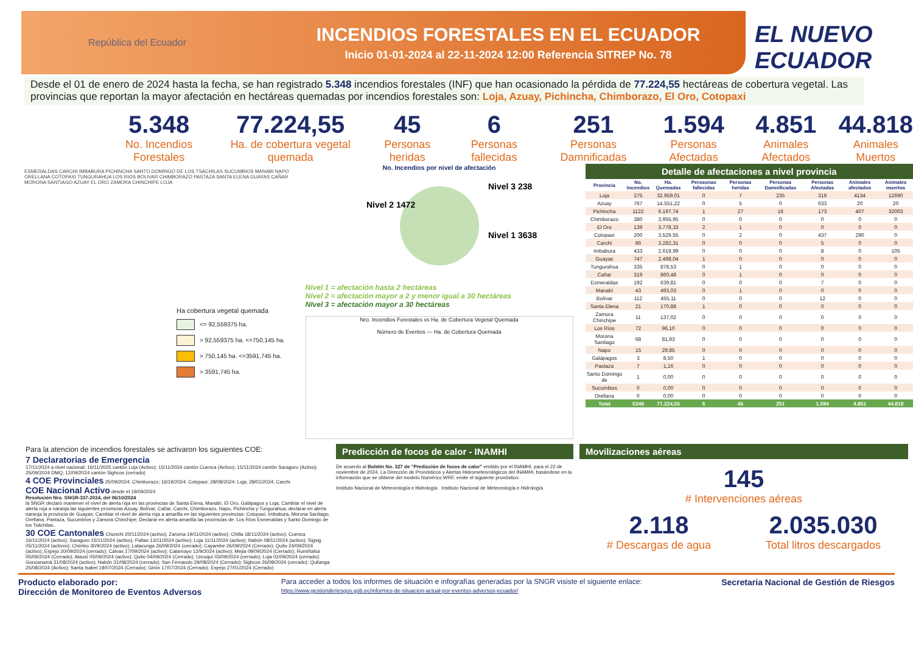República del Ecuador
INCENDIOS FORESTALES EN EL ECUADOR
Inicio 01-01-2024 al 22-11-2024 12:00 Referencia SITREP No. 78
EL NUEVO ECUADOR
Desde el 01 de enero de 2024 hasta la fecha, se han registrado 5.348 incendios forestales (INF) que han ocasionado la pérdida de 77.224,55 hectáreas de cobertura vegetal. Las provincias que reportan la mayor afectación en hectáreas quemadas por incendios forestales son: Loja, Azuay, Pichincha, Chimborazo, El Oro, Cotopaxi
5.348
No. Incendios Forestales
77.224,55
Ha. de cobertura vegetal quemada
45
Personas heridas
6
Personas fallecidas
251
Personas Damnificadas
1.594
Personas Afectadas
4.851
Animales Afectados
44.818
Animales Muertos
ESMERALDAS CARCHI IMBABURA PICHINCHA SANTO DOMINGO DE LOS TSACHILAS SUCUMBIOS MANABI NAPO ORELLANA COTOPAXI TUNGURAHUA LOS RIOS BOLIVAR CHIMBORAZO PASTAZA SANTA ELENA GUAYAS CAÑAR MORONA SANTIAGO AZUAY EL ORO ZAMORA CHINCHIPE LOJA
Ha cobertura vegetal quemada
<= 92,559375 ha.
> 92,559375 ha. <=750,145 ha.
> 750,145 ha. <=3591,745 ha.
> 3591,745 ha.
No. Incendios por nivel de afectación
Nivel 2 1472
Nivel 3 238
Nivel 1 3638
Nivel 1 = afectación hasta 2 hectáreas
Nivel 2 = afectación mayor a 2 y menor igual a 30 hectáreas
NIvel 3 = afectación mayor a 30 hectáreas
Nro. Incendios Forestales vs Ha. de Cobertura Vegetal Quemada
Número de Eventos — Ha. de Cobertura Quemada
Detalle de afectaciones a nivel provincia
| Provincia | No. Incendios | Ha. Quemadas | Perosonas fallecidas | Personas heridas | Personas Damnificadas | Personas Afectadas | Animales afectados | Animales muertos |
| --- | --- | --- | --- | --- | --- | --- | --- | --- |
| Loja | 275 | 32.959,01 | 0 | 7 | 235 | 319 | 4134 | 12690 |
| Azuay | 767 | 14.551,22 | 0 | 5 | 0 | 633 | 20 | 20 |
| Pichincha | 1122 | 6.197,74 | 1 | 27 | 16 | 173 | 407 | 32003 |
| Chimborazo | 380 | 3.955,95 | 0 | 0 | 0 | 0 | 0 | 0 |
| El Oro | 139 | 3.778,33 | 2 | 1 | 0 | 0 | 0 | 0 |
| Cotopaxi | 200 | 3.529,55 | 0 | 2 | 0 | 437 | 290 | 0 |
| Carchi | 86 | 3.282,31 | 0 | 0 | 0 | 5 | 0 | 0 |
| Imbabura | 433 | 2.619,99 | 0 | 0 | 0 | 8 | 0 | 105 |
| Guayas | 747 | 2.498,04 | 1 | 0 | 0 | 0 | 0 | 0 |
| Tungurahua | 335 | 878,53 | 0 | 1 | 0 | 0 | 0 | 0 |
| Cañar | 319 | 860,48 | 0 | 1 | 0 | 0 | 0 | 0 |
| Esmeraldas | 192 | 639,81 | 0 | 0 | 0 | 7 | 0 | 0 |
| Manabí | 43 | 493,03 | 0 | 1 | 0 | 0 | 0 | 0 |
| Bolívar | 112 | 455,11 | 0 | 0 | 0 | 12 | 0 | 0 |
| Santa Elena | 21 | 170,88 | 1 | 0 | 0 | 0 | 0 | 0 |
| Zamora Chinchipe | 11 | 137,02 | 0 | 0 | 0 | 0 | 0 | 0 |
| Los Ríos | 72 | 96,10 | 0 | 0 | 0 | 0 | 0 | 0 |
| Morona Santiago | 68 | 81,93 | 0 | 0 | 0 | 0 | 0 | 0 |
| Napo | 15 | 29,85 | 0 | 0 | 0 | 0 | 0 | 0 |
| Galápagos | 3 | 8,50 | 1 | 0 | 0 | 0 | 0 | 0 |
| Pastaza | 7 | 1,16 | 0 | 0 | 0 | 0 | 0 | 0 |
| Santo Domingo de | 1 | 0,00 | 0 | 0 | 0 | 0 | 0 | 0 |
| Sucumbios | 0 | 0,00 | 0 | 0 | 0 | 0 | 0 | 0 |
| Orellana | 0 | 0,00 | 0 | 0 | 0 | 0 | 0 | 0 |
| Total | 5348 | 77.224,55 | 6 | 45 | 251 | 1.594 | 4.851 | 44.818 |
Para la atencion de incendios forestales se activaron los siguientes COE:
7 Declaratorias de Emergencia
17/11/2024 a nivel nacional; 16/11/2025 cantón Loja (Activo); 15/11/2024 cantón Cuenca (Activo); 15/11/2024 cantón Saraguro (Activo); 25/09/2024 DMQ; 12/09/2024 cantón Sighcos (cerrado)
4 COE Provinciales 25/09/2024: Chimborazo; 16/19/2024: Cotopaxi; 28/08/2024: Loja; 28/01/2024: Carchi
COE Nacional Activo desde el 19/09/2024
Resolución Nro. SNGR-337-2024, del 06/10/2024
la SNGR declaró mantener el nivel de alerta roja en las provincias de Santa Elena, Manabí, El Oro, Galápagos y Loja; Cambiar el nivel de alerta roja a naranja las siguientes provincias Azuay, Bolívar, Cañar, Carchi, Chimborazo, Napo, Pichincha y Tungurahua; declarar en alerta naranja la provincia de Guayas; Cambiar el nivel de alerta roja a amarilla en las siguientes provincias: Cotopaxi, Imbabura, Morona Santiago, Orellana, Pastaza, Sucumbíos y Zamora Chinchipe; Declarar en alerta amarilla las provincias de: Los Ríos Esmeraldas y Santo Domingo de los Tsáchilas..
30 COE Cantonales Chunchi 20/11/2024 (activo); Zaruma 19/11/2024 (activo); Chilla 18/11/2024 (activo); Cuenca 16/11/2024 (activo); Saraguro 15/11/2024 (activo); Paltas 13/11/2024 (activo); Loja 11/11/2024 (activo); Nabón 08/11/2024 (activo); Sigsig 05/11/2024 (activvo); Chimbo 30/9/2024 (activo); Latacunga 26/09/2024 (cerrado); Cayambe 26/09/2024 (Cerrado); Quito 24/09/2024 (activo); Espejo 20/09/2024 (cerrado); Calvas 17/09/2024 (activo); Catamayo 12/9/2024 (activo); Mejia 09/09/2024 (Cerrado); Rumiñahui 05/09/2024 (Cerrado); Alausí 05/09/2024 (activo); Quito 04/09/2024 (Cerrado); Urcuquí 03/09/2024 (cerrado); Loja 02/09/2024 (cerrado); Gonzanamá 31/08/2024 (activo); Nabón 31/08/2024 (cerrado); San Fernando 29/08/2024 (Cerrado); Sighcos 26/08/2024 (cerrado); Quilanga 25/08/2024 (Activo); Santa Isabel 19/07/2024 (Cerrado); Girón 17/07/2024 (Cerrado); Espejo 27/01/2024 (Cerrado)
Predicción de focos de calor - INAMHI
De acuerdo al Boletín No. 327 de "Predicción de focos de calor" emitido por el INAMHI, para el 22 de noviembre de 2024. La Dirección de Pronósticos y Alertas Hidrometeorológicos del INAMHI, basándose en la información que se obtiene del modelo Numérico WRF, emite el siguiente pronóstico:
Instituto Nacional de Meteorología e Hidrología Instituto Nacional de Meteorología e Hidrología
Movilizaciones aéreas
145
# Intervenciones aéreas
2.118
# Descargas de agua
2.035.030
Total litros descargados
Producto elaborado por:
Dirección de Monitoreo de Eventos Adversos
Para acceder a todos los informes de situación e infografías generadas por la SNGR visiste el siguiente enlace:
https://www.gestionderiesgos.gob.ec/informes-de-situacion-actual-por-eventos-adversos-ecuador/
Secretaria Nacional de Gestión de Riesgos